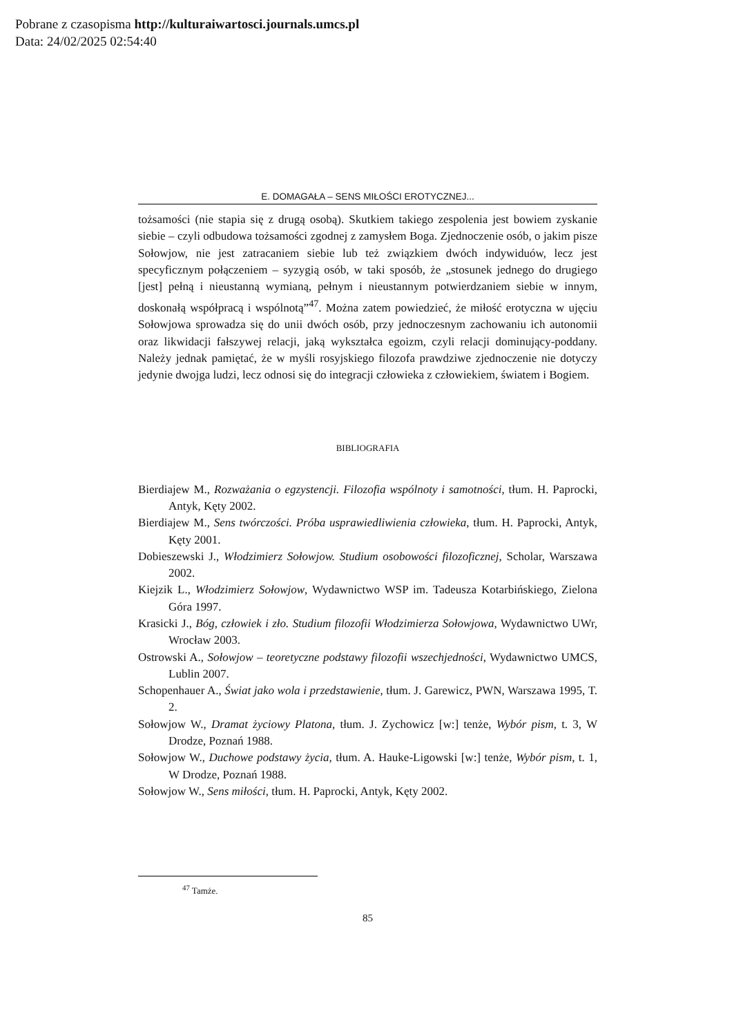Pobrane z czasopisma http://kulturaiwartosci.journals.umcs.pl
Data: 24/02/2025 02:54:40
E. DOMAGAŁA – SENS MIŁOŚCI EROTYCZNEJ...
tożsamości (nie stapia się z drugą osobą). Skutkiem takiego zespolenia jest bowiem zyskanie siebie – czyli odbudowa tożsamości zgodnej z zamysłem Boga. Zjednoczenie osób, o jakim pisze Sołowjow, nie jest zatracaniem siebie lub też związkiem dwóch indywiduów, lecz jest specyficznym połączeniem – syzygią osób, w taki sposób, że „stosunek jednego do drugiego [jest] pełną i nieustanną wymianą, pełnym i nieustannym potwierdzaniem siebie w innym, doskonałą współpracą i wspólnotą”<sup>47</sup>. Można zatem powiedzieć, że miłość erotyczna w ujęciu Sołowjowa sprowadza się do unii dwóch osób, przy jednoczesnym zachowaniu ich autonomii oraz likwidacji fałszywej relacji, jaką wykształca egoizm, czyli relacji dominujący-poddany. Należy jednak pamiętać, że w myśli rosyjskiego filozofa prawdziwe zjednoczenie nie dotyczy jedynie dwojga ludzi, lecz odnosi się do integracji człowieka z człowiekiem, światem i Bogiem.
BIBLIOGRAFIA
Bierdiajew M., Rozważania o egzystencji. Filozofia wspólnoty i samotności, tłum. H. Paprocki, Antyk, Kęty 2002.
Bierdiajew M., Sens twórczości. Próba usprawiedliwienia człowieka, tłum. H. Paprocki, Antyk, Kęty 2001.
Dobieszewski J., Włodzimierz Sołowjow. Studium osobowości filozoficznej, Scholar, Warszawa 2002.
Kiejzik L., Włodzimierz Sołowjow, Wydawnictwo WSP im. Tadeusza Kotarbińskiego, Zielona Góra 1997.
Krasicki J., Bóg, człowiek i zło. Studium filozofii Włodzimierza Sołowjowa, Wydawnictwo UWr, Wrocław 2003.
Ostrowski A., Sołowjow – teoretyczne podstawy filozofii wszechjedności, Wydawnictwo UMCS, Lublin 2007.
Schopenhauer A., Świat jako wola i przedstawienie, tłum. J. Garewicz, PWN, Warszawa 1995, T. 2.
Sołowjow W., Dramat życiowy Platona, tłum. J. Zychowicz [w:] tenże, Wybór pism, t. 3, W Drodze, Poznań 1988.
Sołowjow W., Duchowe podstawy życia, tłum. A. Hauke-Ligowski [w:] tenże, Wybór pism, t. 1, W Drodze, Poznań 1988.
Sołowjow W., Sens miłości, tłum. H. Paprocki, Antyk, Kęty 2002.
<sup>47</sup> Tamże.
85